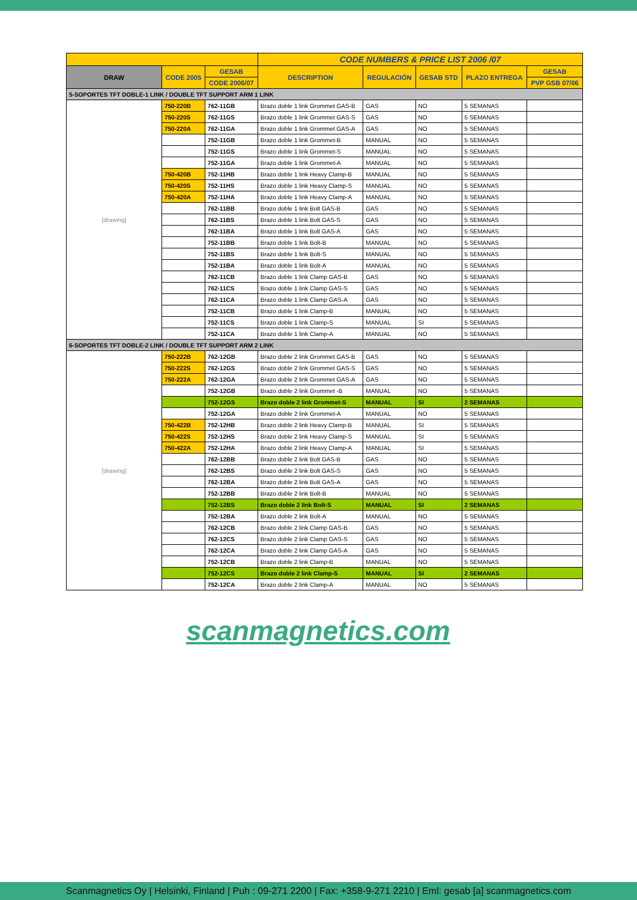| | | | CODE NUMBERS & PRICE LIST 2006 /07 | | | | |
| DRAW | CODE 2005 | GESAB | DESCRIPTION | REGULACIÓN | GESAB STD | PLAZO ENTREGA | GESAB |
| | | CODE 2006/07 | | | | | PVP GSB 07/06 |
| 5-SOPORTES TFT DOBLE-1 LINK / DOUBLE TFT SUPPORT ARM 1 LINK | | | | | | | |
| [drawing] | 750-220B | 762-11GB | Brazo doble 1 link Grommet GAS-B | GAS | NO | 5 SEMANAS | |
| | 750-220S | 762-11GS | Brazo doble 1 link Grommet GAS-S | GAS | NO | 5 SEMANAS | |
| | 750-220A | 762-11GA | Brazo doble 1 link Grommet GAS-A | GAS | NO | 5 SEMANAS | |
| | | 752-11GB | Brazo doble 1 link Grommet-B | MANUAL | NO | 5 SEMANAS | |
| | | 752-11GS | Brazo doble 1 link Grommet-S | MANUAL | NO | 5 SEMANAS | |
| | | 752-11GA | Brazo doble 1 link Grommet-A | MANUAL | NO | 5 SEMANAS | |
| | 750-420B | 752-11HB | Brazo doble 1 link Heavy Clamp-B | MANUAL | NO | 5 SEMANAS | |
| | 750-420S | 752-11HS | Brazo doble 1 link Heavy Clamp-S | MANUAL | NO | 5 SEMANAS | |
| | 750-420A | 752-11HA | Brazo doble 1 link Heavy Clamp-A | MANUAL | NO | 5 SEMANAS | |
| | | 762-11BB | Brazo doble 1 link Bolt GAS-B | GAS | NO | 5 SEMANAS | |
| | | 762-11BS | Brazo doble 1 link Bolt GAS-S | GAS | NO | 5 SEMANAS | |
| | | 762-11BA | Brazo doble 1 link Bolt GAS-A | GAS | NO | 5 SEMANAS | |
| | | 752-11BB | Brazo doble 1 link Bolt-B | MANUAL | NO | 5 SEMANAS | |
| | | 752-11BS | Brazo doble 1 link Bolt-S | MANUAL | NO | 5 SEMANAS | |
| | | 752-11BA | Brazo doble 1 link Bolt-A | MANUAL | NO | 5 SEMANAS | |
| | | 762-11CB | Brazo doble 1 link Clamp GAS-B | GAS | NO | 5 SEMANAS | |
| | | 762-11CS | Brazo doble 1 link Clamp GAS-S | GAS | NO | 5 SEMANAS | |
| | | 762-11CA | Brazo doble 1 link Clamp GAS-A | GAS | NO | 5 SEMANAS | |
| | | 752-11CB | Brazo doble 1 link Clamp-B | MANUAL | NO | 5 SEMANAS | |
| | | 752-11CS | Brazo doble 1 link Clamp-S | MANUAL | SI | 5 SEMANAS | |
| | | 752-11CA | Brazo doble 1 link Clamp-A | MANUAL | NO | 5 SEMANAS | |
| 6-SOPORTES TFT DOBLE-2 LINK / DOUBLE TFT SUPPORT ARM 2 LINK | | | | | | | |
| [drawing] | 750-222B | 762-12GB | Brazo doble 2 link Grommet GAS-B | GAS | NO | 5 SEMANAS | |
| | 750-222S | 762-12GS | Brazo doble 2 link Grommet GAS-S | GAS | NO | 5 SEMANAS | |
| | 750-222A | 762-12GA | Brazo doble 2 link Grommet GAS-A | GAS | NO | 5 SEMANAS | |
| | | 752-12GB | Brazo doble 2 link Grommet -B | MANUAL | NO | 5 SEMANAS | |
| | | 752-12GS | Brazo doble 2 link Grommet-S | MANUAL | SI | 2 SEMANAS | |
| | | 752-12GA | Brazo doble 2 link Grommet-A | MANUAL | NO | 5 SEMANAS | |
| | 750-422B | 752-12HB | Brazo doble 2 link Heavy Clamp-B | MANUAL | SI | 5 SEMANAS | |
| | 750-422S | 752-12HS | Brazo doble 2 link Heavy Clamp-S | MANUAL | SI | 5 SEMANAS | |
| | 750-422A | 752-12HA | Brazo doble 2 link Heavy Clamp-A | MANUAL | SI | 5 SEMANAS | |
| | | 762-12BB | Brazo doble 2 link Bolt GAS-B | GAS | NO | 5 SEMANAS | |
| | | 762-12BS | Brazo doble 2 link Bolt GAS-S | GAS | NO | 5 SEMANAS | |
| | | 762-12BA | Brazo doble 2 link Bolt GAS-A | GAS | NO | 5 SEMANAS | |
| | | 752-12BB | Brazo doble 2 link Bolt-B | MANUAL | NO | 5 SEMANAS | |
| | | 752-12BS | Brazo doble 2 link Bolt-S | MANUAL | SI | 2 SEMANAS | |
| | | 752-12BA | Brazo doble 2 link Bolt-A | MANUAL | NO | 5 SEMANAS | |
| | | 762-12CB | Brazo doble 2 link Clamp GAS-B | GAS | NO | 5 SEMANAS | |
| | | 762-12CS | Brazo doble 2 link Clamp GAS-S | GAS | NO | 5 SEMANAS | |
| | | 762-12CA | Brazo doble 2 link Clamp GAS-A | GAS | NO | 5 SEMANAS | |
| | | 752-12CB | Brazo doble 2 link Clamp-B | MANUAL | NO | 5 SEMANAS | |
| | | 752-12CS | Brazo doble 2 link Clamp-S | MANUAL | SI | 2 SEMANAS | |
| | | 752-12CA | Brazo doble 2 link Clamp-A | MANUAL | NO | 5 SEMANAS | |
scanmagnetics.com
Scanmagnetics Oy | Helsinki, Finland | Puh : 09-271 2200 | Fax: +358-9-271 2210 | Eml: gesab [a] scanmagnetics.com